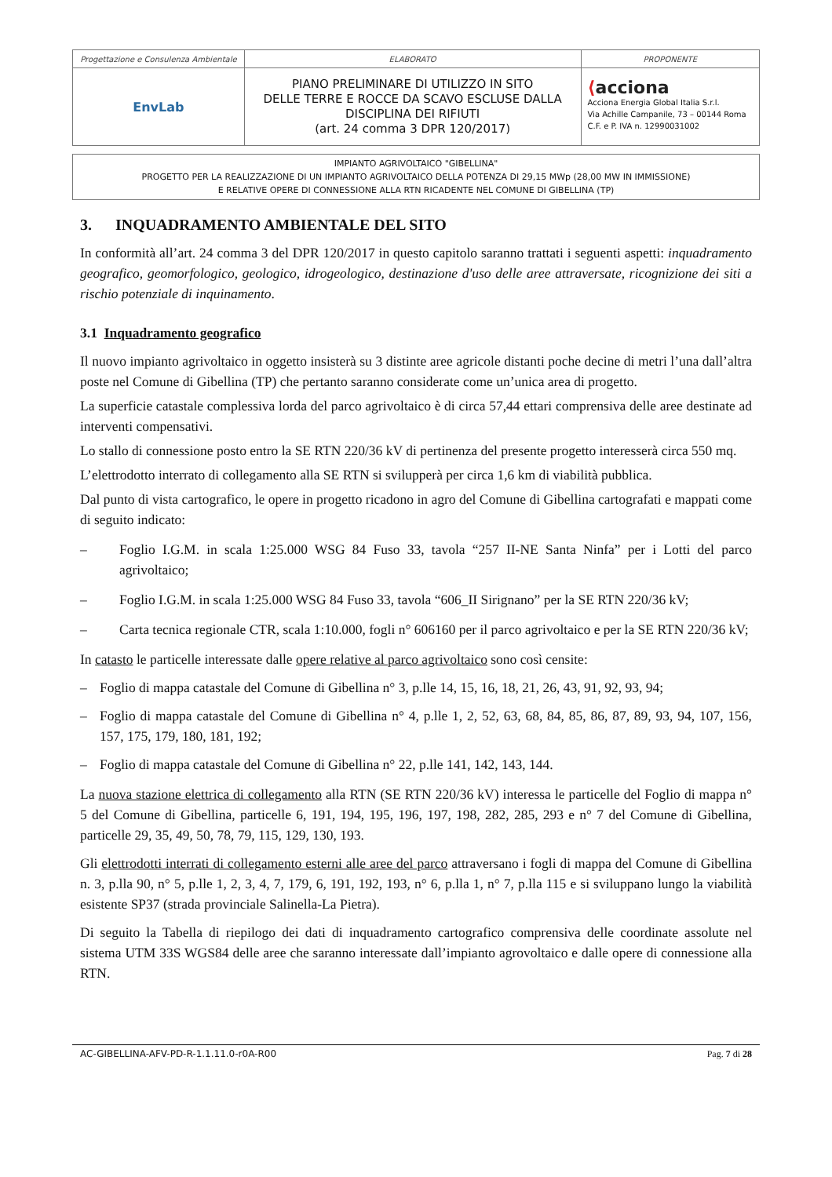| Progettazione e Consulenza Ambientale | ELABORATO | PROPONENTE |
| EnvLab | PIANO PRELIMINARE DI UTILIZZO IN SITO DELLE TERRE E ROCCE DA SCAVO ESCLUSE DALLA DISCIPLINA DEI RIFIUTI (art. 24 comma 3 DPR 120/2017) | ⟨ acciona Acciona Energia Global Italia S.r.l. Via Achille Campanile, 73 – 00144 Roma C.F. e P. IVA n. 12990031002 |
IMPIANTO AGRIVOLTAICO "GIBELLINA"
PROGETTO PER LA REALIZZAZIONE DI UN IMPIANTO AGRIVOLTAICO DELLA POTENZA DI 29,15 MWp (28,00 MW IN IMMISSIONE)
E RELATIVE OPERE DI CONNESSIONE ALLA RTN RICADENTE NEL COMUNE DI GIBELLINA (TP)
3. INQUADRAMENTO AMBIENTALE DEL SITO
In conformità all’art. 24 comma 3 del DPR 120/2017 in questo capitolo saranno trattati i seguenti aspetti: inquadramento geografico, geomorfologico, geologico, idrogeologico, destinazione d'uso delle aree attraversate, ricognizione dei siti a rischio potenziale di inquinamento.
3.1 Inquadramento geografico
Il nuovo impianto agrivoltaico in oggetto insisterà su 3 distinte aree agricole distanti poche decine di metri l’una dall’altra poste nel Comune di Gibellina (TP) che pertanto saranno considerate come un’unica area di progetto.
La superficie catastale complessiva lorda del parco agrivoltaico è di circa 57,44 ettari comprensiva delle aree destinate ad interventi compensativi.
Lo stallo di connessione posto entro la SE RTN 220/36 kV di pertinenza del presente progetto interesserà circa 550 mq.
L’elettrodotto interrato di collegamento alla SE RTN si svilupperà per circa 1,6 km di viabilità pubblica.
Dal punto di vista cartografico, le opere in progetto ricadono in agro del Comune di Gibellina cartografati e mappati come di seguito indicato:
– Foglio I.G.M. in scala 1:25.000 WSG 84 Fuso 33, tavola “257 II-NE Santa Ninfa” per i Lotti del parco agrivoltaico;
– Foglio I.G.M. in scala 1:25.000 WSG 84 Fuso 33, tavola “606_II Sirignano” per la SE RTN 220/36 kV;
– Carta tecnica regionale CTR, scala 1:10.000, fogli n° 606160 per il parco agrivoltaico e per la SE RTN 220/36 kV;
In catasto le particelle interessate dalle opere relative al parco agrivoltaico sono così censite:
– Foglio di mappa catastale del Comune di Gibellina n° 3, p.lle 14, 15, 16, 18, 21, 26, 43, 91, 92, 93, 94;
– Foglio di mappa catastale del Comune di Gibellina n° 4, p.lle 1, 2, 52, 63, 68, 84, 85, 86, 87, 89, 93, 94, 107, 156, 157, 175, 179, 180, 181, 192;
– Foglio di mappa catastale del Comune di Gibellina n° 22, p.lle 141, 142, 143, 144.
La nuova stazione elettrica di collegamento alla RTN (SE RTN 220/36 kV) interessa le particelle del Foglio di mappa n° 5 del Comune di Gibellina, particelle 6, 191, 194, 195, 196, 197, 198, 282, 285, 293 e n° 7 del Comune di Gibellina, particelle 29, 35, 49, 50, 78, 79, 115, 129, 130, 193.
Gli elettrodotti interrati di collegamento esterni alle aree del parco attraversano i fogli di mappa del Comune di Gibellina n. 3, p.lla 90, n° 5, p.lle 1, 2, 3, 4, 7, 179, 6, 191, 192, 193, n° 6, p.lla 1, n° 7, p.lla 115 e si sviluppano lungo la viabilità esistente SP37 (strada provinciale Salinella-La Pietra).
Di seguito la Tabella di riepilogo dei dati di inquadramento cartografico comprensiva delle coordinate assolute nel sistema UTM 33S WGS84 delle aree che saranno interessate dall’impianto agrovoltaico e dalle opere di connessione alla RTN.
AC-GIBELLINA-AFV-PD-R-1.1.11.0-r0A-R00 Pag. 7 di 28